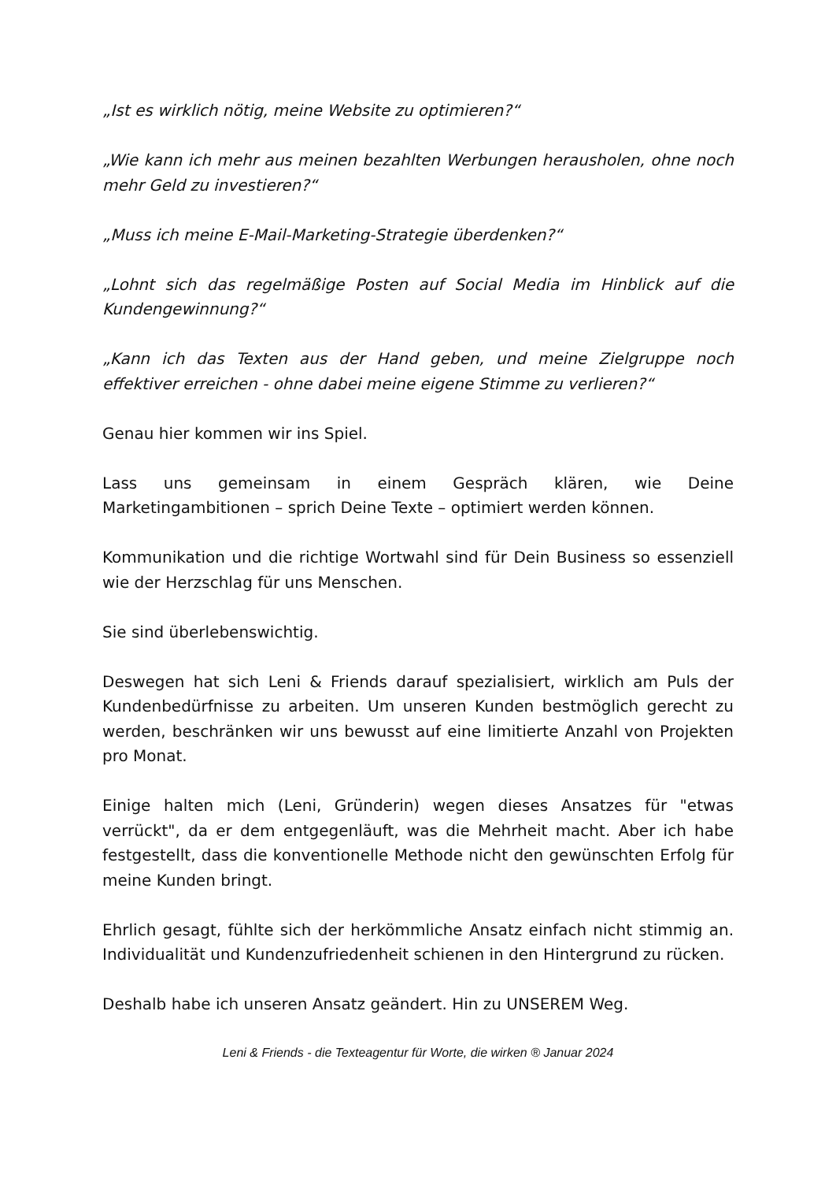„Ist es wirklich nötig, meine Website zu optimieren?“
„Wie kann ich mehr aus meinen bezahlten Werbungen herausholen, ohne noch mehr Geld zu investieren?“
„Muss ich meine E-Mail-Marketing-Strategie überdenken?“
„Lohnt sich das regelmäßige Posten auf Social Media im Hinblick auf die Kundengewinnung?“
„Kann ich das Texten aus der Hand geben, und meine Zielgruppe noch effektiver erreichen - ohne dabei meine eigene Stimme zu verlieren?“
Genau hier kommen wir ins Spiel.
Lass uns gemeinsam in einem Gespräch klären, wie Deine Marketingambitionen – sprich Deine Texte – optimiert werden können.
Kommunikation und die richtige Wortwahl sind für Dein Business so essenziell wie der Herzschlag für uns Menschen.
Sie sind überlebenswichtig.
Deswegen hat sich Leni & Friends darauf spezialisiert, wirklich am Puls der Kundenbedürfnisse zu arbeiten. Um unseren Kunden bestmöglich gerecht zu werden, beschränken wir uns bewusst auf eine limitierte Anzahl von Projekten pro Monat.
Einige halten mich (Leni, Gründerin) wegen dieses Ansatzes für "etwas verrückt", da er dem entgegenläuft, was die Mehrheit macht. Aber ich habe festgestellt, dass die konventionelle Methode nicht den gewünschten Erfolg für meine Kunden bringt.
Ehrlich gesagt, fühlte sich der herkömmliche Ansatz einfach nicht stimmig an. Individualität und Kundenzufriedenheit schienen in den Hintergrund zu rücken.
Deshalb habe ich unseren Ansatz geändert. Hin zu UNSEREM Weg.
Leni & Friends - die Texteagentur für Worte, die wirken ® Januar 2024